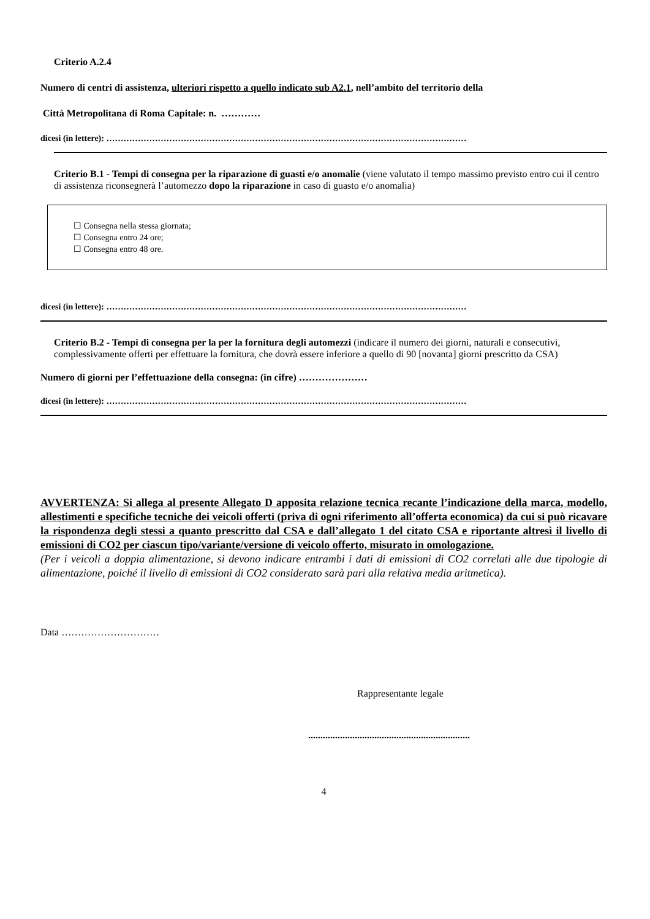Criterio A.2.4
Numero di centri di assistenza, ulteriori rispetto a quello indicato sub A2.1, nell’ambito del territorio della
Città Metropolitana di Roma Capitale: n. …………
dicesi (in lettere): ………………………………………………………………………………………………………………
Criterio B.1 - Tempi di consegna per la riparazione di guasti e/o anomalie (viene valutato il tempo massimo previsto entro cui il centro di assistenza riconsegnerà l’automezzo dopo la riparazione in caso di guasto e/o anomalia)
☐ Consegna nella stessa giornata;
☐ Consegna entro 24 ore;
☐ Consegna entro 48 ore.
dicesi (in lettere): ………………………………………………………………………………………………………………
Criterio B.2 - Tempi di consegna per la per la fornitura degli automezzi (indicare il numero dei giorni, naturali e consecutivi, complessivamente offerti per effettuare la fornitura, che dovrà essere inferiore a quello di 90 [novanta] giorni prescritto da CSA)
Numero di giorni per l’effettuazione della consegna: (in cifre) …………………
dicesi (in lettere): ………………………………………………………………………………………………………………
AVVERTENZA: Si allega al presente Allegato D apposita relazione tecnica recante l’indicazione della marca, modello, allestimenti e specifiche tecniche dei veicoli offerti (priva di ogni riferimento all’offerta economica) da cui si può ricavare la rispondenza degli stessi a quanto prescritto dal CSA e dall’allegato 1 del citato CSA e riportante altresì il livello di emissioni di CO2 per ciascun tipo/variante/versione di veicolo offerto, misurato in omologazione.
(Per i veicoli a doppia alimentazione, si devono indicare entrambi i dati di emissioni di CO2 correlati alle due tipologie di alimentazione, poiché il livello di emissioni di CO2 considerato sarà pari alla relativa media aritmetica).
Data …………………………
Rappresentante legale
..................................................................
4